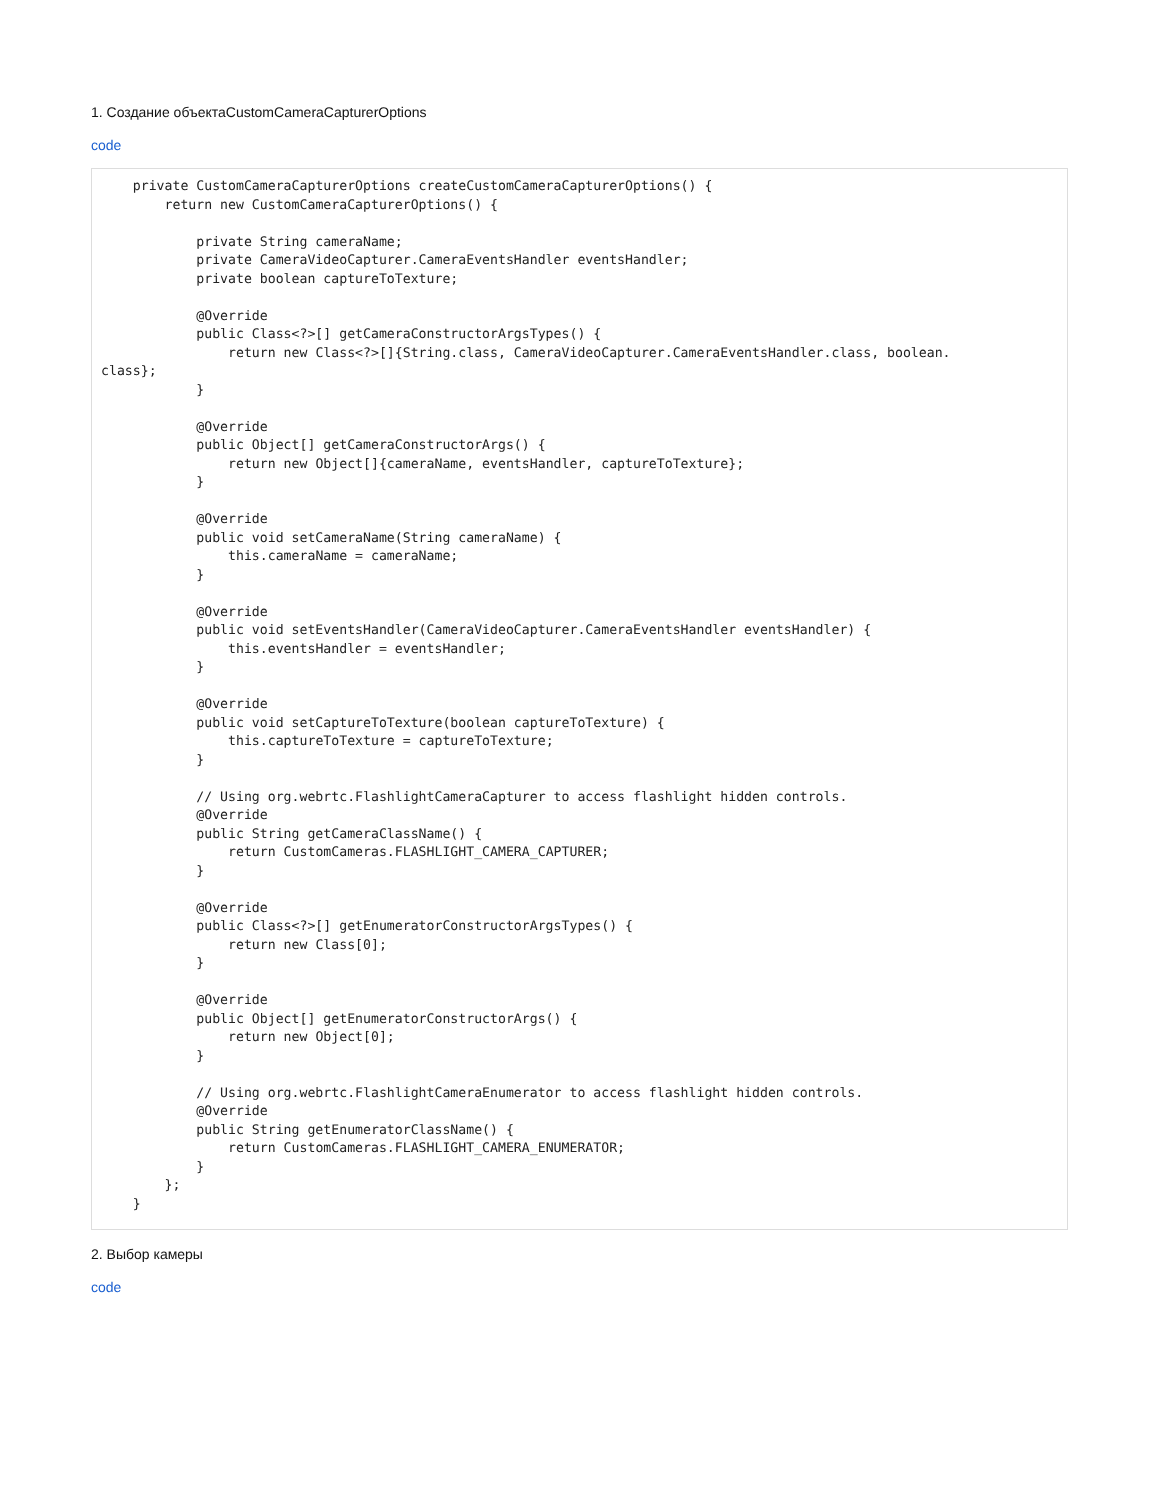1. Создание объектаCustomCameraCapturerOptions
code
    private CustomCameraCapturerOptions createCustomCameraCapturerOptions() {
        return new CustomCameraCapturerOptions() {

            private String cameraName;
            private CameraVideoCapturer.CameraEventsHandler eventsHandler;
            private boolean captureToTexture;

            @Override
            public Class<?>[] getCameraConstructorArgsTypes() {
                return new Class<?>[]{String.class, CameraVideoCapturer.CameraEventsHandler.class, boolean.
class};
            }

            @Override
            public Object[] getCameraConstructorArgs() {
                return new Object[]{cameraName, eventsHandler, captureToTexture};
            }

            @Override
            public void setCameraName(String cameraName) {
                this.cameraName = cameraName;
            }

            @Override
            public void setEventsHandler(CameraVideoCapturer.CameraEventsHandler eventsHandler) {
                this.eventsHandler = eventsHandler;
            }

            @Override
            public void setCaptureToTexture(boolean captureToTexture) {
                this.captureToTexture = captureToTexture;
            }

            // Using org.webrtc.FlashlightCameraCapturer to access flashlight hidden controls.
            @Override
            public String getCameraClassName() {
                return CustomCameras.FLASHLIGHT_CAMERA_CAPTURER;
            }

            @Override
            public Class<?>[] getEnumeratorConstructorArgsTypes() {
                return new Class[0];
            }

            @Override
            public Object[] getEnumeratorConstructorArgs() {
                return new Object[0];
            }

            // Using org.webrtc.FlashlightCameraEnumerator to access flashlight hidden controls.
            @Override
            public String getEnumeratorClassName() {
                return CustomCameras.FLASHLIGHT_CAMERA_ENUMERATOR;
            }
        };
    }
2. Выбор камеры
code